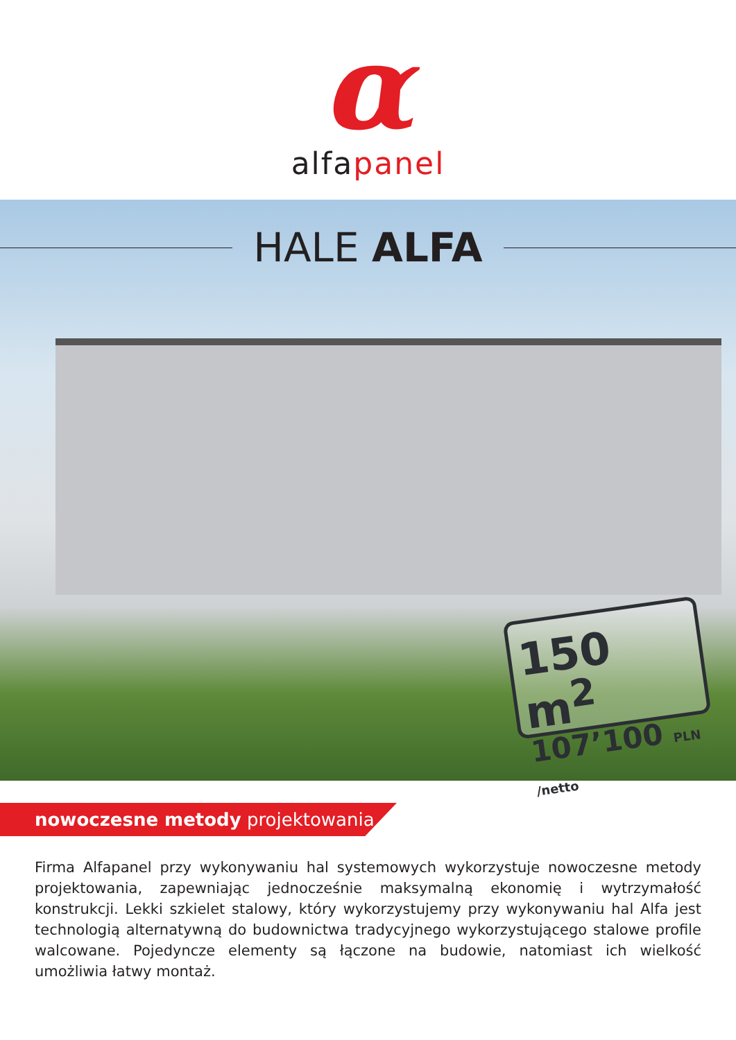α
alfapanel
HALE ALFA
150 m<sup>2</sup>
107’100 PLN /netto
nowoczesne metody projektowania
Firma Alfapanel przy wykonywaniu hal systemowych wykorzystuje nowoczesne metody projektowania, zapewniając jednocześnie maksymalną ekonomię i wytrzymałość konstrukcji. Lekki szkielet stalowy, który wykorzystujemy przy wykonywaniu hal Alfa jest technologią alternatywną do budownictwa tradycyjnego wykorzystującego stalowe profile walcowane. Pojedyncze elementy są łączone na budowie, natomiast ich wielkość umożliwia łatwy montaż.